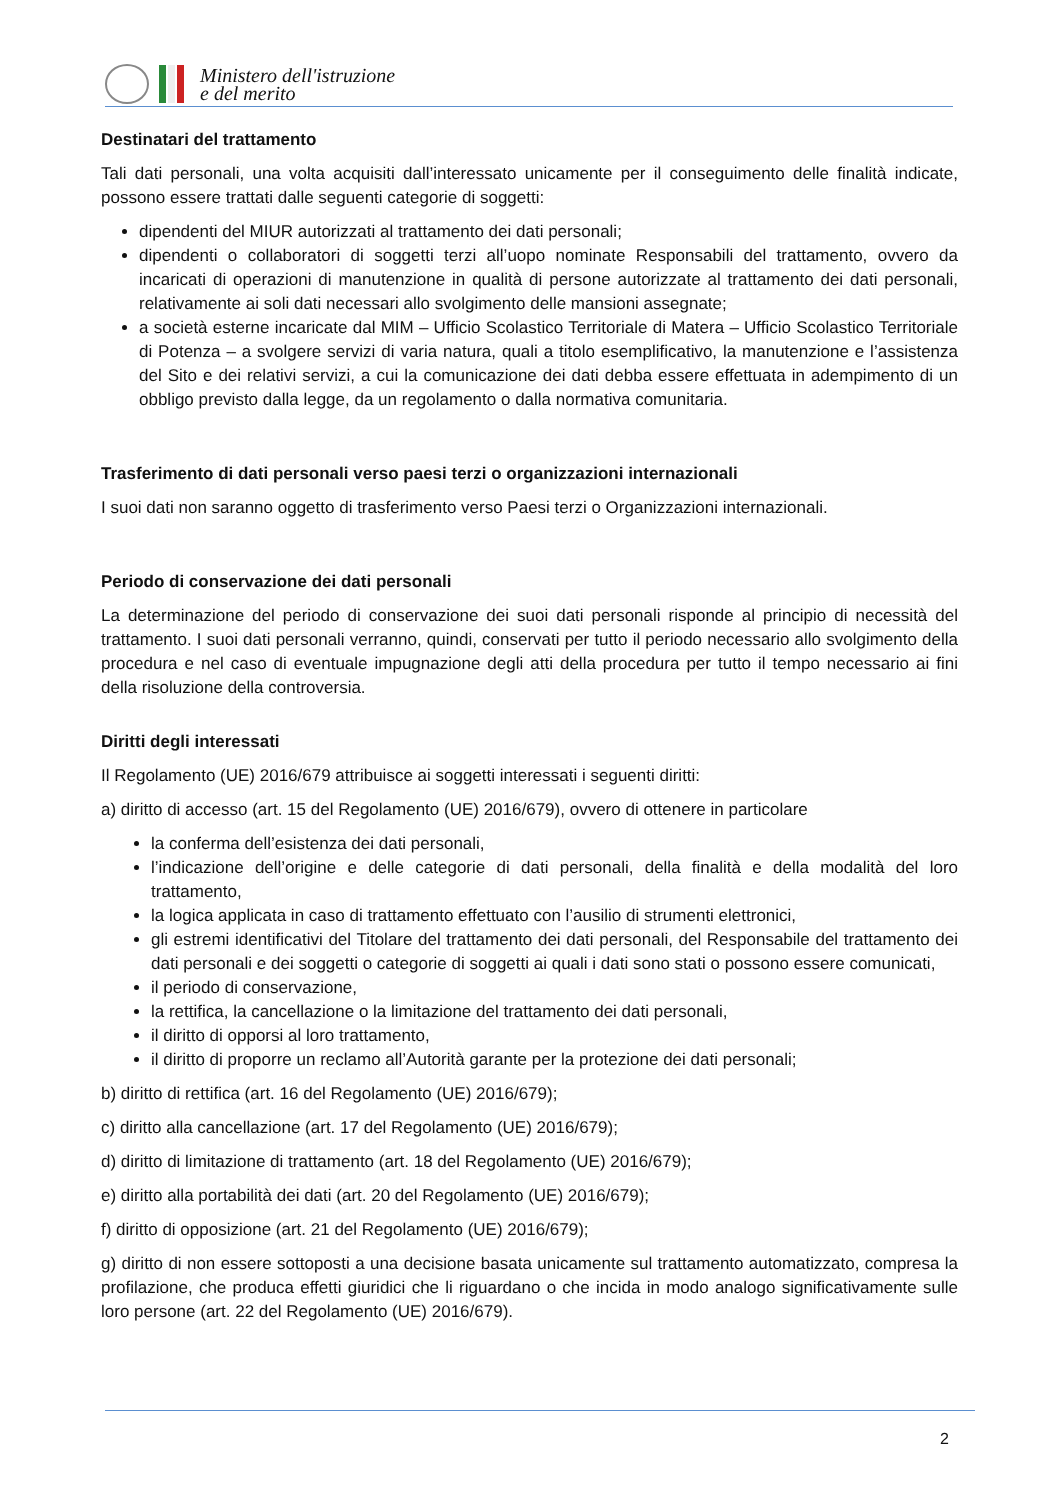Ministero dell'istruzione
e del merito
Destinatari del trattamento
Tali dati personali, una volta acquisiti dall’interessato unicamente per il conseguimento delle finalità indicate, possono essere trattati dalle seguenti categorie di soggetti:
dipendenti del MIUR autorizzati al trattamento dei dati personali;
dipendenti o collaboratori di soggetti terzi all’uopo nominate Responsabili del trattamento, ovvero da incaricati di operazioni di manutenzione in qualità di persone autorizzate al trattamento dei dati personali, relativamente ai soli dati necessari allo svolgimento delle mansioni assegnate;
a società esterne incaricate dal MIM – Ufficio Scolastico Territoriale di Matera – Ufficio Scolastico Territoriale di Potenza – a svolgere servizi di varia natura, quali a titolo esemplificativo, la manutenzione e l’assistenza del Sito e dei relativi servizi, a cui la comunicazione dei dati debba essere effettuata in adempimento di un obbligo previsto dalla legge, da un regolamento o dalla normativa comunitaria.
Trasferimento di dati personali verso paesi terzi o organizzazioni internazionali
I suoi dati non saranno oggetto di trasferimento verso Paesi terzi o Organizzazioni internazionali.
Periodo di conservazione dei dati personali
La determinazione del periodo di conservazione dei suoi dati personali risponde al principio di necessità del trattamento. I suoi dati personali verranno, quindi, conservati per tutto il periodo necessario allo svolgimento della procedura e nel caso di eventuale impugnazione degli atti della procedura per tutto il tempo necessario ai fini della risoluzione della controversia.
Diritti degli interessati
Il Regolamento (UE) 2016/679 attribuisce ai soggetti interessati i seguenti diritti:
a) diritto di accesso (art. 15 del Regolamento (UE) 2016/679), ovvero di ottenere in particolare
la conferma dell’esistenza dei dati personali,
l’indicazione dell’origine e delle categorie di dati personali, della finalità e della modalità del loro trattamento,
la logica applicata in caso di trattamento effettuato con l’ausilio di strumenti elettronici,
gli estremi identificativi del Titolare del trattamento dei dati personali, del Responsabile del trattamento dei dati personali e dei soggetti o categorie di soggetti ai quali i dati sono stati o possono essere comunicati,
il periodo di conservazione,
la rettifica, la cancellazione o la limitazione del trattamento dei dati personali,
il diritto di opporsi al loro trattamento,
il diritto di proporre un reclamo all’Autorità garante per la protezione dei dati personali;
b) diritto di rettifica (art. 16 del Regolamento (UE) 2016/679);
c) diritto alla cancellazione (art. 17 del Regolamento (UE) 2016/679);
d) diritto di limitazione di trattamento (art. 18 del Regolamento (UE) 2016/679);
e) diritto alla portabilità dei dati (art. 20 del Regolamento (UE) 2016/679);
f) diritto di opposizione (art. 21 del Regolamento (UE) 2016/679);
g) diritto di non essere sottoposti a una decisione basata unicamente sul trattamento automatizzato, compresa la profilazione, che produca effetti giuridici che li riguardano o che incida in modo analogo significativamente sulle loro persone (art. 22 del Regolamento (UE) 2016/679).
2